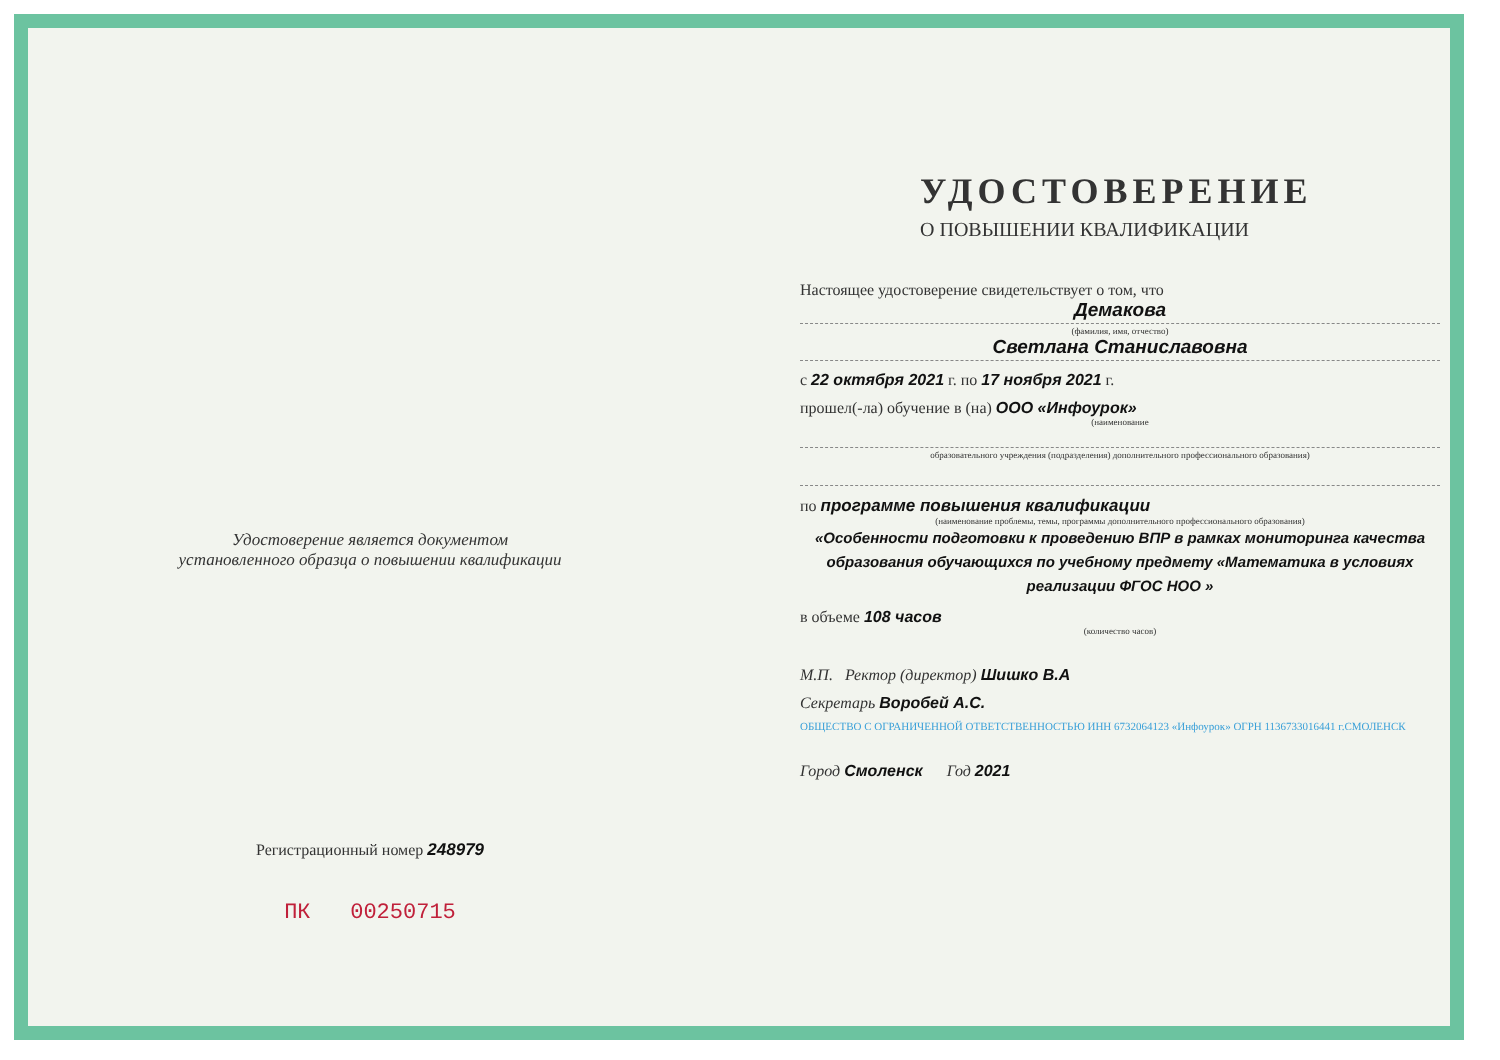Удостоверение является документом
установленного образца о повышении квалификации
Регистрационный номер 248979
ПК 00250715
УДОСТОВЕРЕНИЕ
О ПОВЫШЕНИИ КВАЛИФИКАЦИИ
Настоящее удостоверение свидетельствует о том, что
Демакова
(фамилия, имя, отчество)
Светлана Станиславовна
с 22 октября 2021 г. по 17 ноября 2021 г.
прошел(-ла) обучение в (на) ООО «Инфоурок»
(наименование
образовательного учреждения (подразделения) дополнительного профессионального образования)
по программе повышения квалификации
(наименование проблемы, темы, программы дополнительного профессионального образования)
«Особенности подготовки к проведению ВПР в рамках мониторинга качества образования обучающихся по учебному предмету «Математика в условиях реализации ФГОС НОО »
в объеме 108 часов
(количество часов)
М.П. Ректор (директор) Шишко В.А
Секретарь Воробей А.С.
ОБЩЕСТВО С ОГРАНИЧЕННОЙ ОТВЕТСТВЕННОСТЬЮ ИНН 6732064123 «Инфоурок» ОГРН 1136733016441 г.СМОЛЕНСК
Город Смоленск Год 2021